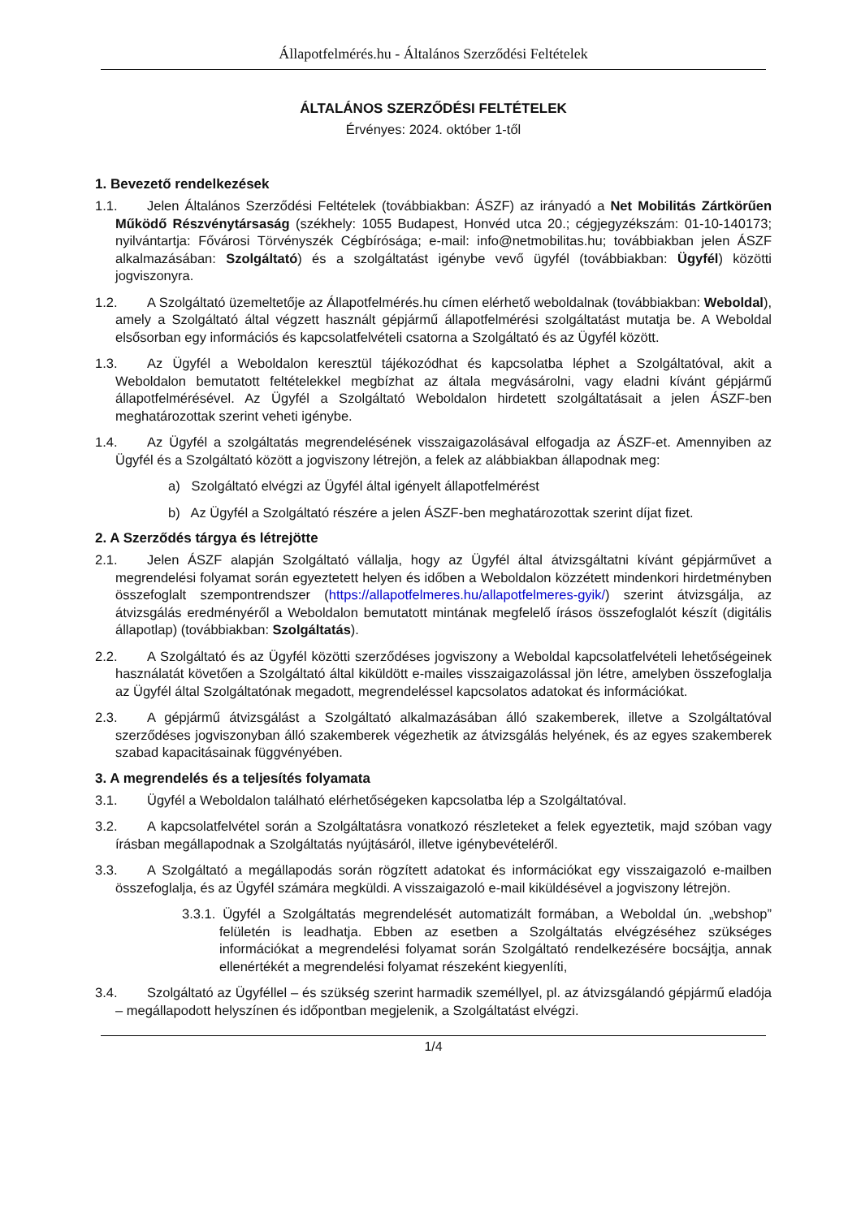Állapotfelmérés.hu - Általános Szerződési Feltételek
ÁLTALÁNOS SZERZŐDÉSI FELTÉTELEK
Érvényes: 2024. október 1-től
1. Bevezető rendelkezések
1.1. Jelen Általános Szerződési Feltételek (továbbiakban: ÁSZF) az irányadó a Net Mobilitás Zártkörűen Működő Részvénytársaság (székhely: 1055 Budapest, Honvéd utca 20.; cégjegyzékszám: 01-10-140173; nyilvántartja: Fővárosi Törvényszék Cégbírósága; e-mail: info@netmobilitas.hu; továbbiakban jelen ÁSZF alkalmazásában: Szolgáltató) és a szolgáltatást igénybe vevő ügyfél (továbbiakban: Ügyfél) közötti jogviszonyra.
1.2. A Szolgáltató üzemeltetője az Állapotfelmérés.hu címen elérhető weboldalnak (továbbiakban: Weboldal), amely a Szolgáltató által végzett használt gépjármű állapotfelmérési szolgáltatást mutatja be. A Weboldal elsősorban egy információs és kapcsolatfelvételi csatorna a Szolgáltató és az Ügyfél között.
1.3. Az Ügyfél a Weboldalon keresztül tájékozódhat és kapcsolatba léphet a Szolgáltatóval, akit a Weboldalon bemutatott feltételekkel megbízhat az általa megvásárolni, vagy eladni kívánt gépjármű állapotfelmérésével. Az Ügyfél a Szolgáltató Weboldalon hirdetett szolgáltatásait a jelen ÁSZF-ben meghatározottak szerint veheti igénybe.
1.4. Az Ügyfél a szolgáltatás megrendelésének visszaigazolásával elfogadja az ÁSZF-et. Amennyiben az Ügyfél és a Szolgáltató között a jogviszony létrejön, a felek az alábbiakban állapodnak meg:
a) Szolgáltató elvégzi az Ügyfél által igényelt állapotfelmérést
b) Az Ügyfél a Szolgáltató részére a jelen ÁSZF-ben meghatározottak szerint díjat fizet.
2. A Szerződés tárgya és létrejötte
2.1. Jelen ÁSZF alapján Szolgáltató vállalja, hogy az Ügyfél által átvizsgáltatni kívánt gépjárművet a megrendelési folyamat során egyeztetett helyen és időben a Weboldalon közzétett mindenkori hirdetményben összefoglalt szempontrendszer (https://allapotfelmeres.hu/allapotfelmeres-gyik/) szerint átvizsgálja, az átvizsgálás eredményéről a Weboldalon bemutatott mintának megfelelő írásos összefoglalót készít (digitális állapotlap) (továbbiakban: Szolgáltatás).
2.2. A Szolgáltató és az Ügyfél közötti szerződéses jogviszony a Weboldal kapcsolatfelvételi lehetőségeinek használatát követően a Szolgáltató által kiküldött e-mailes visszaigazolással jön létre, amelyben összefoglalja az Ügyfél által Szolgáltatónak megadott, megrendeléssel kapcsolatos adatokat és információkat.
2.3. A gépjármű átvizsgálást a Szolgáltató alkalmazásában álló szakemberek, illetve a Szolgáltatóval szerződéses jogviszonyban álló szakemberek végezhetik az átvizsgálás helyének, és az egyes szakemberek szabad kapacitásainak függvényében.
3. A megrendelés és a teljesítés folyamata
3.1. Ügyfél a Weboldalon található elérhetőségeken kapcsolatba lép a Szolgáltatóval.
3.2. A kapcsolatfelvétel során a Szolgáltatásra vonatkozó részleteket a felek egyeztetik, majd szóban vagy írásban megállapodnak a Szolgáltatás nyújtásáról, illetve igénybevételéről.
3.3. A Szolgáltató a megállapodás során rögzített adatokat és információkat egy visszaigazoló e-mailben összefoglalja, és az Ügyfél számára megküldi. A visszaigazoló e-mail kiküldésével a jogviszony létrejön.
3.3.1. Ügyfél a Szolgáltatás megrendelését automatizált formában, a Weboldal ún. „webshop” felületén is leadhatja. Ebben az esetben a Szolgáltatás elvégzéséhez szükséges információkat a megrendelési folyamat során Szolgáltató rendelkezésére bocsájtja, annak ellenértékét a megrendelési folyamat részeként kiegyenlíti,
3.4. Szolgáltató az Ügyféllel – és szükség szerint harmadik személlyel, pl. az átvizsgálandó gépjármű eladója – megállapodott helyszínen és időpontban megjelenik, a Szolgáltatást elvégzi.
1/4